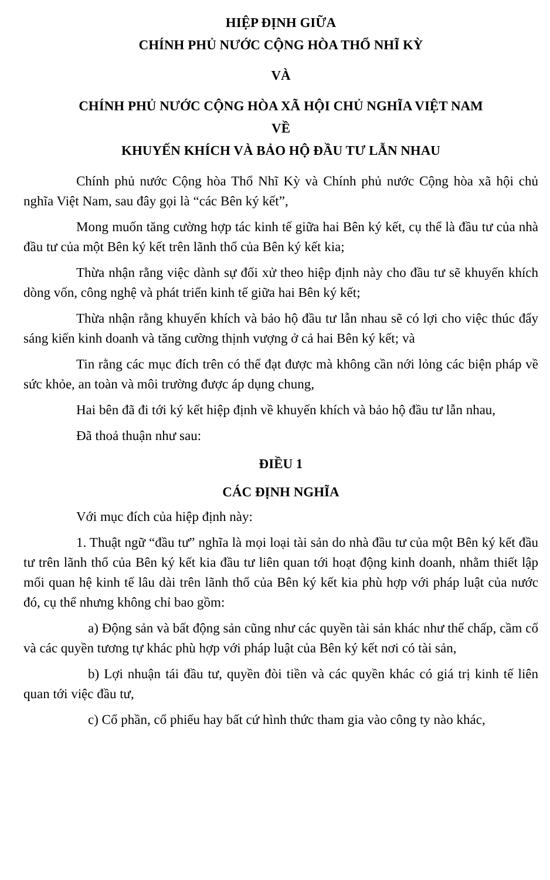HIỆP ĐỊNH GIỮA
CHÍNH PHỦ NƯỚC CỘNG HÒA THỔ NHĨ KỲ
VÀ
CHÍNH PHỦ NƯỚC CỘNG HÒA XÃ HỘI CHỦ NGHĨA VIỆT NAM
VỀ
KHUYẾN KHÍCH VÀ BẢO HỘ ĐẦU TƯ LẪN NHAU
Chính phủ nước Cộng hòa Thổ Nhĩ Kỳ và Chính phủ nước Cộng hòa xã hội chủ nghĩa Việt Nam, sau đây gọi là “các Bên ký kết”,
Mong muốn tăng cường hợp tác kinh tế giữa hai Bên ký kết, cụ thể là đầu tư của nhà đầu tư của một Bên ký kết trên lãnh thổ của Bên ký kết kia;
Thừa nhận rằng việc dành sự đối xử theo hiệp định này cho đầu tư sẽ khuyến khích dòng vốn, công nghệ và phát triển kinh tế giữa hai Bên ký kết;
Thừa nhận rằng khuyến khích và bảo hộ đầu tư lẫn nhau sẽ có lợi cho việc thúc đẩy sáng kiến kinh doanh và tăng cường thịnh vượng ở cả hai Bên ký kết; và
Tin rằng các mục đích trên có thể đạt được mà không cần nới lỏng các biện pháp về sức khỏe, an toàn và môi trường được áp dụng chung,
Hai bên đã đi tới ký kết hiệp định về khuyến khích và bảo hộ đầu tư lẫn nhau,
Đã thoả thuận như sau:
ĐIỀU 1
CÁC ĐỊNH NGHĨA
Với mục đích của hiệp định này:
1. Thuật ngữ “đầu tư” nghĩa là mọi loại tài sản do nhà đầu tư của một Bên ký kết đầu tư trên lãnh thổ của Bên ký kết kia đầu tư liên quan tới hoạt động kinh doanh, nhằm thiết lập mối quan hệ kinh tế lâu dài trên lãnh thổ của Bên ký kết kia phù hợp với pháp luật của nước đó, cụ thể nhưng không chỉ bao gồm:
a) Động sản và bất động sản cũng như các quyền tài sản khác như thế chấp, cầm cố và các quyền tương tự khác phù hợp với pháp luật của Bên ký kết nơi có tài sản,
b) Lợi nhuận tái đầu tư, quyền đòi tiền và các quyền khác có giá trị kinh tế liên quan tới việc đầu tư,
c) Cổ phần, cổ phiếu hay bất cứ hình thức tham gia vào công ty nào khác,